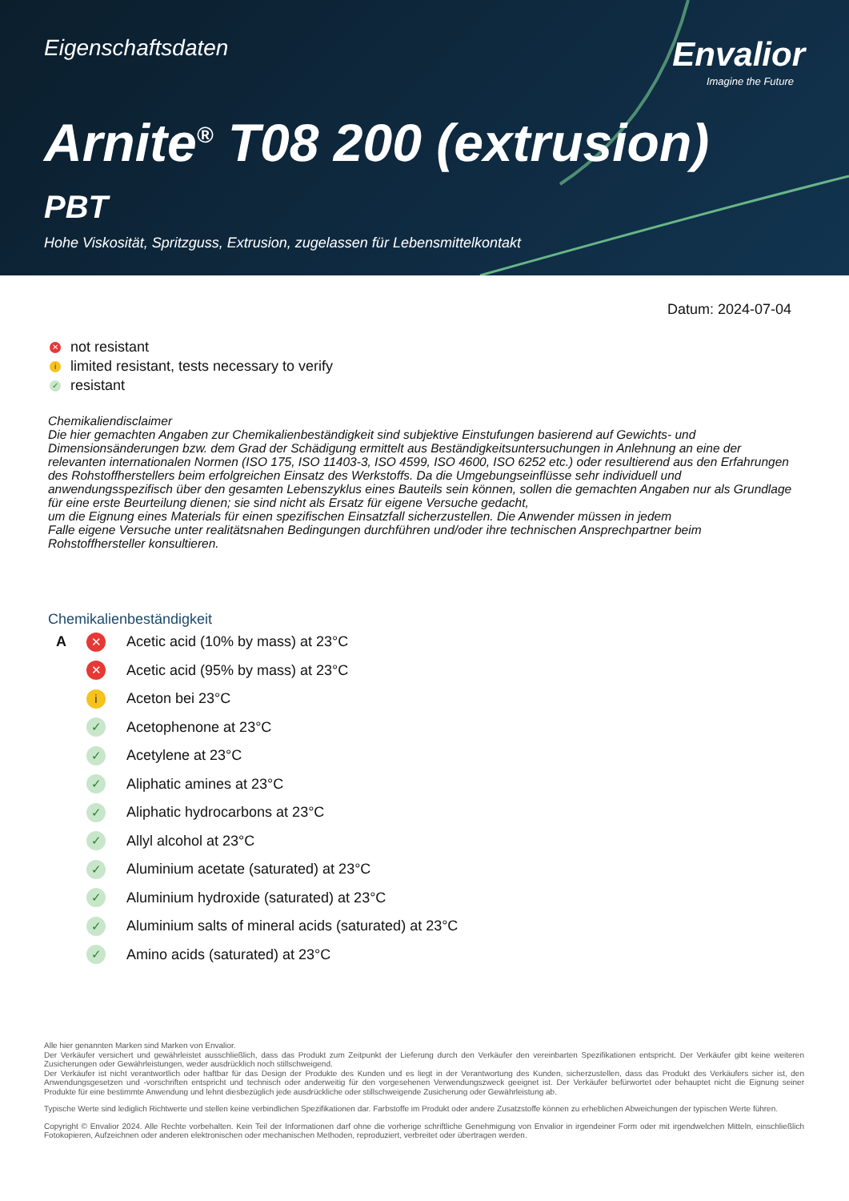Eigenschaftsdaten
Envalior
Imagine the Future
Arnite<sup>®</sup> T08 200 (extrusion)
PBT
Hohe Viskosität, Spritzguss, Extrusion, zugelassen für Lebensmittelkontakt
Datum: 2024-07-04
✕ not resistant
ilimited resistant, tests necessary to verify
✓ resistant
Chemikaliendisclaimer
Die hier gemachten Angaben zur Chemikalienbeständigkeit sind subjektive Einstufungen basierend auf Gewichts- und Dimensionsänderungen bzw. dem Grad der Schädigung ermittelt aus Beständigkeitsuntersuchungen in Anlehnung an eine der relevanten internationalen Normen (ISO 175, ISO 11403-3, ISO 4599, ISO 4600, ISO 6252 etc.) oder resultierend aus den Erfahrungen des Rohstoffherstellers beim erfolgreichen Einsatz des Werkstoffs. Da die Umgebungseinflüsse sehr individuell und anwendungsspezifisch über den gesamten Lebenszyklus eines Bauteils sein können, sollen die gemachten Angaben nur als Grundlage für eine erste Beurteilung dienen; sie sind nicht als Ersatz für eigene Versuche gedacht,
um die Eignung eines Materials für einen spezifischen Einsatzfall sicherzustellen. Die Anwender müssen in jedem
Falle eigene Versuche unter realitätsnahen Bedingungen durchführen und/oder ihre technischen Ansprechpartner beim Rohstoffhersteller konsultieren.
Chemikalienbeständigkeit
| A | ✕ | Acetic acid (10% by mass) at 23°C |
| | ✕ | Acetic acid (95% by mass) at 23°C |
| | i | Aceton bei 23°C |
| | ✓ | Acetophenone at 23°C |
| | ✓ | Acetylene at 23°C |
| | ✓ | Aliphatic amines at 23°C |
| | ✓ | Aliphatic hydrocarbons at 23°C |
| | ✓ | Allyl alcohol at 23°C |
| | ✓ | Aluminium acetate (saturated) at 23°C |
| | ✓ | Aluminium hydroxide (saturated) at 23°C |
| | ✓ | Aluminium salts of mineral acids (saturated) at 23°C |
| | ✓ | Amino acids (saturated) at 23°C |
Alle hier genannten Marken sind Marken von Envalior.
Der Verkäufer versichert und gewährleistet ausschließlich, dass das Produkt zum Zeitpunkt der Lieferung durch den Verkäufer den vereinbarten Spezifikationen entspricht. Der Verkäufer gibt keine weiteren Zusicherungen oder Gewährleistungen, weder ausdrücklich noch stillschweigend.
Der Verkäufer ist nicht verantwortlich oder haftbar für das Design der Produkte des Kunden und es liegt in der Verantwortung des Kunden, sicherzustellen, dass das Produkt des Verkäufers sicher ist, den Anwendungsgesetzen und -vorschriften entspricht und technisch oder anderweitig für den vorgesehenen Verwendungszweck geeignet ist. Der Verkäufer befürwortet oder behauptet nicht die Eignung seiner Produkte für eine bestimmte Anwendung und lehnt diesbezüglich jede ausdrückliche oder stillschweigende Zusicherung oder Gewährleistung ab.
Typische Werte sind lediglich Richtwerte und stellen keine verbindlichen Spezifikationen dar. Farbstoffe im Produkt oder andere Zusatzstoffe können zu erheblichen Abweichungen der typischen Werte führen.
Copyright © Envalior 2024. Alle Rechte vorbehalten. Kein Teil der Informationen darf ohne die vorherige schriftliche Genehmigung von Envalior in irgendeiner Form oder mit irgendwelchen Mitteln, einschließlich Fotokopieren, Aufzeichnen oder anderen elektronischen oder mechanischen Methoden, reproduziert, verbreitet oder übertragen werden.